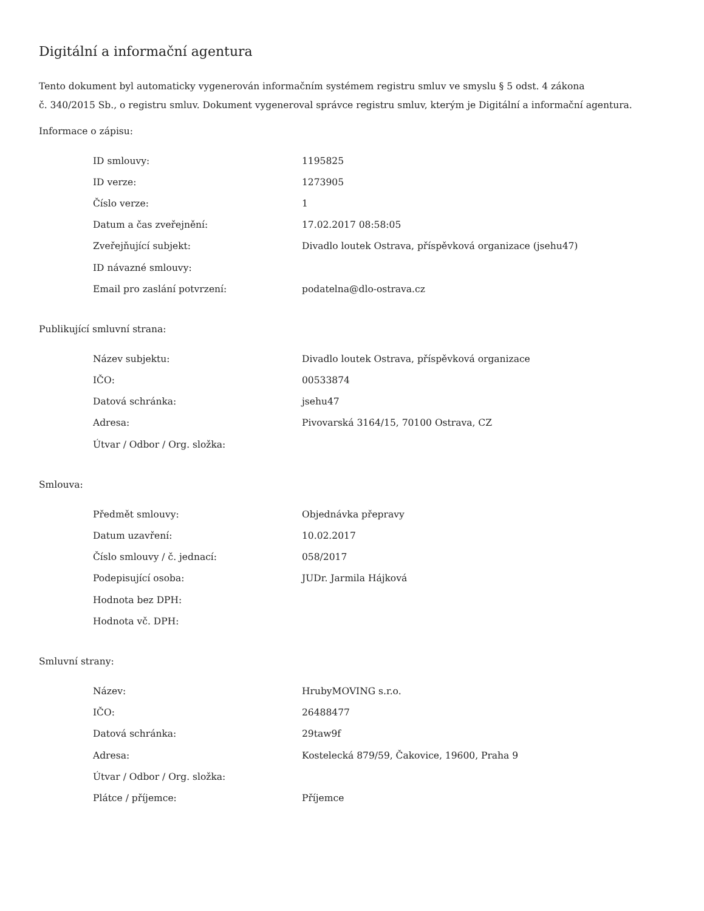Digitální a informační agentura
Tento dokument byl automaticky vygenerován informačním systémem registru smluv ve smyslu § 5 odst. 4 zákona
č. 340/2015 Sb., o registru smluv. Dokument vygeneroval správce registru smluv, kterým je Digitální a informační agentura.
Informace o zápisu:
| ID smlouvy: | 1195825 |
| ID verze: | 1273905 |
| Číslo verze: | 1 |
| Datum a čas zveřejnění: | 17.02.2017 08:58:05 |
| Zveřejňující subjekt: | Divadlo loutek Ostrava, příspěvková organizace (jsehu47) |
| ID návazné smlouvy: | |
| Email pro zaslání potvrzení: | podatelna@dlo-ostrava.cz |
Publikující smluvní strana:
| Název subjektu: | Divadlo loutek Ostrava, příspěvková organizace |
| IČO: | 00533874 |
| Datová schránka: | jsehu47 |
| Adresa: | Pivovarská 3164/15, 70100 Ostrava, CZ |
| Útvar / Odbor / Org. složka: | |
Smlouva:
| Předmět smlouvy: | Objednávka přepravy |
| Datum uzavření: | 10.02.2017 |
| Číslo smlouvy / č. jednací: | 058/2017 |
| Podepisující osoba: | JUDr. Jarmila Hájková |
| Hodnota bez DPH: | |
| Hodnota vč. DPH: | |
Smluvní strany:
| Název: | HrubyMOVING s.r.o. |
| IČO: | 26488477 |
| Datová schránka: | 29taw9f |
| Adresa: | Kostelecká 879/59, Čakovice, 19600, Praha 9 |
| Útvar / Odbor / Org. složka: | |
| Plátce / příjemce: | Příjemce |